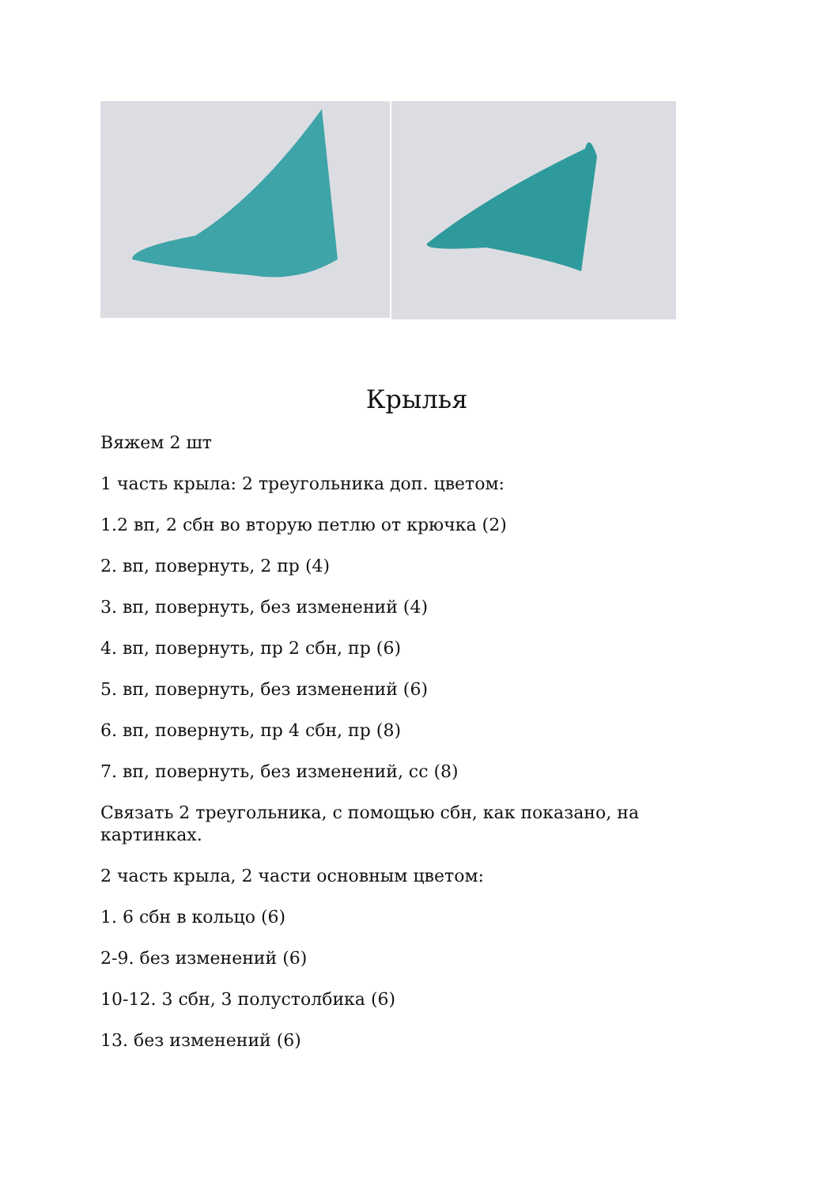Крылья
Вяжем 2 шт
1 часть крыла: 2 треугольника доп. цветом:
1.2 вп, 2 сбн во вторую петлю от крючка (2)
2. вп, повернуть, 2 пр (4)
3. вп, повернуть, без изменений (4)
4. вп, повернуть, пр 2 сбн, пр (6)
5. вп, повернуть, без изменений (6)
6. вп, повернуть, пр 4 сбн, пр (8)
7. вп, повернуть, без изменений, сс (8)
Связать 2 треугольника, с помощью сбн, как показано, на картинках.
2 часть крыла, 2 части основным цветом:
1. 6 сбн в кольцо (6)
2-9. без изменений (6)
10-12. 3 сбн, 3 полустолбика (6)
13. без изменений (6)